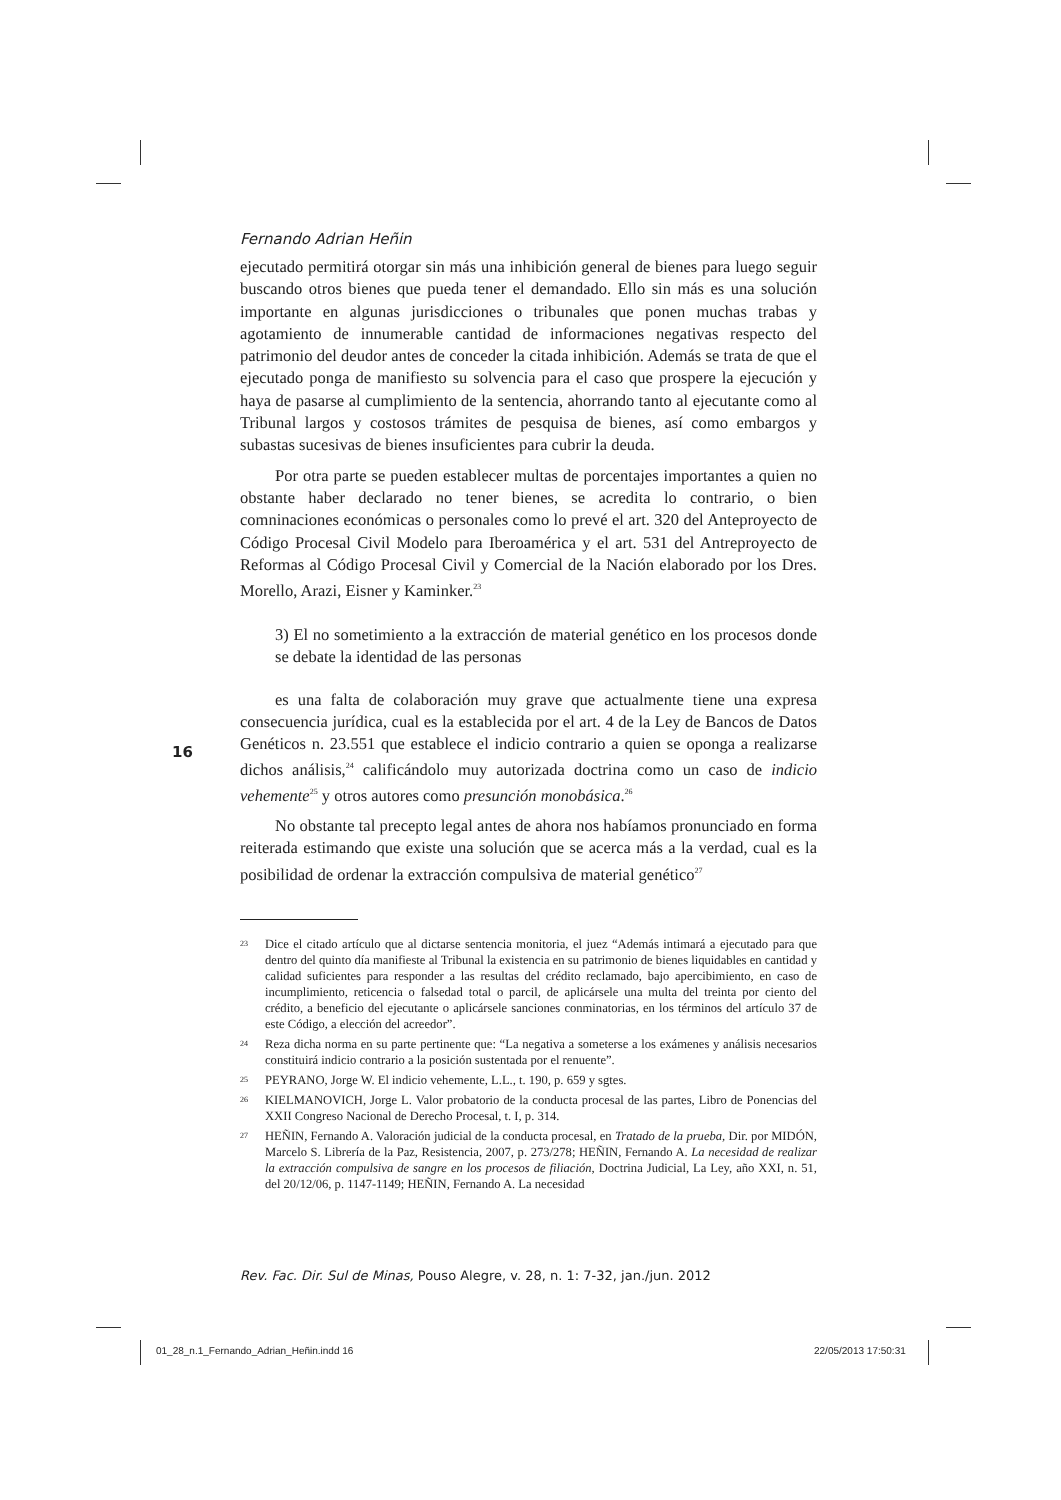Fernando Adrian Heñin
ejecutado permitirá otorgar sin más una inhibición general de bienes para luego seguir buscando otros bienes que pueda tener el demandado. Ello sin más es una solución importante en algunas jurisdicciones o tribunales que ponen muchas trabas y agotamiento de innumerable cantidad de informaciones negativas respecto del patrimonio del deudor antes de conceder la citada inhibición. Además se trata de que el ejecutado ponga de manifiesto su solvencia para el caso que prospere la ejecución y haya de pasarse al cumplimiento de la sentencia, ahorrando tanto al ejecutante como al Tribunal largos y costosos trámites de pesquisa de bienes, así como embargos y subastas sucesivas de bienes insuficientes para cubrir la deuda.
Por otra parte se pueden establecer multas de porcentajes importantes a quien no obstante haber declarado no tener bienes, se acredita lo contrario, o bien comninaciones económicas o personales como lo prevé el art. 320 del Anteproyecto de Código Procesal Civil Modelo para Iberoamérica y el art. 531 del Antreproyecto de Reformas al Código Procesal Civil y Comercial de la Nación elaborado por los Dres. Morello, Arazi, Eisner y Kaminker.<sup>23</sup>
3) El no sometimiento a la extracción de material genético en los procesos donde se debate la identidad de las personas
es una falta de colaboración muy grave que actualmente tiene una expresa consecuencia jurídica, cual es la establecida por el art. 4 de la Ley de Bancos de Datos Genéticos n. 23.551 que establece el indicio contrario a quien se oponga a realizarse dichos análisis,<sup>24</sup> calificándolo muy autorizada doctrina como un caso de indicio vehemente<sup>25</sup> y otros autores como presunción monobásica.<sup>26</sup>
No obstante tal precepto legal antes de ahora nos habíamos pronunciado en forma reiterada estimando que existe una solución que se acerca más a la verdad, cual es la posibilidad de ordenar la extracción compulsiva de material genético<sup>27</sup>
<sup>23</sup>
Dice el citado artículo que al dictarse sentencia monitoria, el juez “Además intimará a ejecutado para que dentro del quinto día manifieste al Tribunal la existencia en su patrimonio de bienes liquidables en cantidad y calidad suficientes para responder a las resultas del crédito reclamado, bajo apercibimiento, en caso de incumplimiento, reticencia o falsedad total o parcil, de aplicársele una multa del treinta por ciento del crédito, a beneficio del ejecutante o aplicársele sanciones conminatorias, en los términos del artículo 37 de este Código, a elección del acreedor”.
<sup>24</sup>
Reza dicha norma en su parte pertinente que: “La negativa a someterse a los exámenes y análisis necesarios constituirá indicio contrario a la posición sustentada por el renuente”.
<sup>25</sup>
PEYRANO, Jorge W. El indicio vehemente, L.L., t. 190, p. 659 y sgtes.
<sup>26</sup>
KIELMANOVICH, Jorge L. Valor probatorio de la conducta procesal de las partes, Libro de Ponencias del XXII Congreso Nacional de Derecho Procesal, t. I, p. 314.
<sup>27</sup>
HEÑIN, Fernando A. Valoración judicial de la conducta procesal, en Tratado de la prueba, Dir. por MIDÓN, Marcelo S. Librería de la Paz, Resistencia, 2007, p. 273/278; HEÑIN, Fernando A. La necesidad de realizar la extracción compulsiva de sangre en los procesos de filiación, Doctrina Judicial, La Ley, año XXI, n. 51, del 20/12/06, p. 1147-1149; HEÑIN, Fernando A. La necesidad
16
Rev. Fac. Dir. Sul de Minas, Pouso Alegre, v. 28, n. 1: 7-32, jan./jun. 2012
01_28_n.1_Fernando_Adrian_Heñin.indd 16
22/05/2013 17:50:31